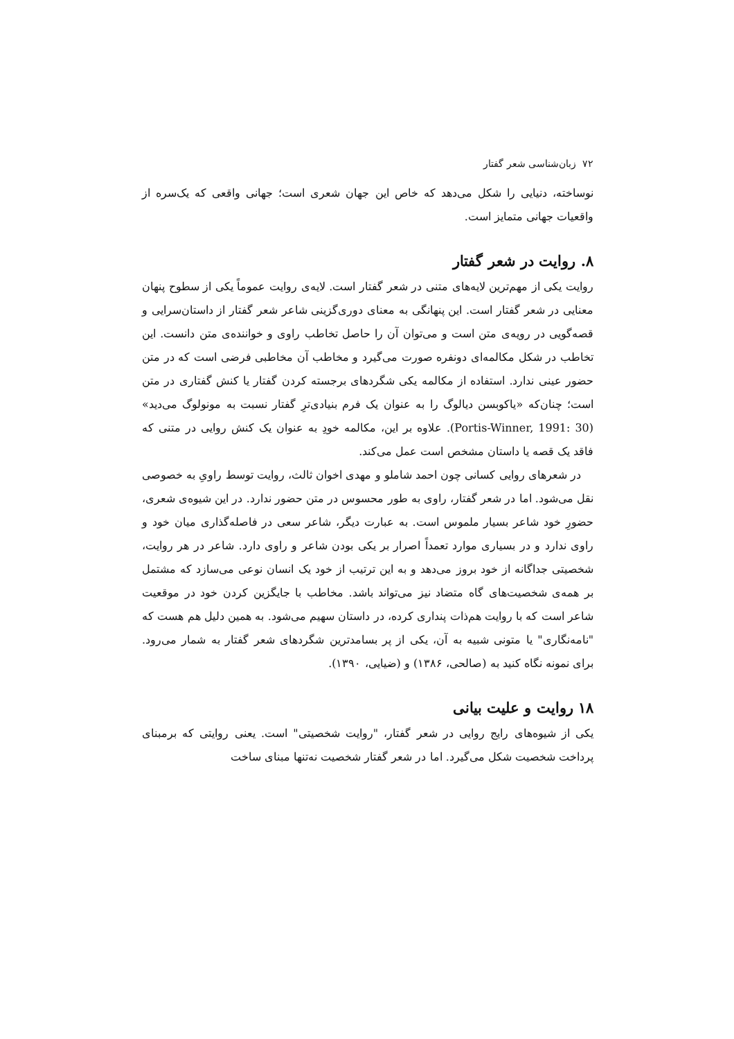۷۲ زبان‌شناسی شعر گفتار
نوساخته، دنیایی را شکل می‌دهد که خاص این جهان شعری است؛ جهانی واقعی که یک‌سره از واقعیات جهانی متمایز است.
۸. روایت در شعر گفتار
روایت یکی از مهم‌ترین لایه‌های متنی در شعر گفتار است. لایه‌ی روایت عموماً یکی از سطوح پنهان معنایی در شعر گفتار است. این پنهانگی به معنای دوری‌گزینی شاعر شعر گفتار از داستان‌سرایی و قصه‌گویی در رویه‌ی متن است و می‌توان آن را حاصل تخاطب راوی و خواننده‌ی متن دانست. این تخاطب در شکل مکالمه‌ای دونفره صورت می‌گیرد و مخاطب آن مخاطبی فرضی است که در متن حضور عینی ندارد. استفاده از مکالمه یکی شگردهای برجسته کردن گفتار یا کنش گفتاری در متن است؛ چنان‌که «یاکوبسن دیالوگ را به عنوان یک فرم بنیادی‌ترِ گفتار نسبت به مونولوگ می‌دید» (Portis-Winner, 1991: 30). علاوه بر این، مکالمه خودِ به عنوان یک کنش روایی در متنی که فاقد یک قصه یا داستان مشخص است عمل می‌کند.
در شعرهای روایی کسانی چون احمد شاملو و مهدی اخوان ثالث، روایت توسط راویِ به خصوصی نقل می‌شود. اما در شعر گفتار، راوی به طور محسوس در متن حضور ندارد. در این شیوه‌ی شعری، حضورِ خود شاعر بسیار ملموس است. به عبارت دیگر، شاعر سعی در فاصله‌گذاری میان خود و راوی ندارد و در بسیاری موارد تعمداً اصرار بر یکی بودن شاعر و راوی دارد. شاعر در هر روایت، شخصیتی جداگانه از خود بروز می‌دهد و به این ترتیب از خود یک انسان نوعی می‌سازد که مشتمل بر همه‌ی شخصیت‌های گاه متضاد نیز می‌تواند باشد. مخاطب با جایگزین کردن خود در موقعیت شاعر است که با روایت هم‌ذات پنداری کرده، در داستان سهیم می‌شود. به همین دلیل هم هست که "نامه‌نگاری" یا متونی شبیه به آن، یکی از پر بسامدترین شگردهای شعر گفتار به شمار می‌رود. برای نمونه نگاه کنید به (صالحی، ۱۳۸۶) و (ضیایی، ۱۳۹۰).
۱۸ روایت و علیت بیانی
یکی از شیوه‌های رایج روایی در شعر گفتار، "روایت شخصیتی" است. یعنی روایتی که برمبنای پرداخت شخصیت شکل می‌گیرد. اما در شعر گفتار شخصیت نه‌تنها مبنای ساخت